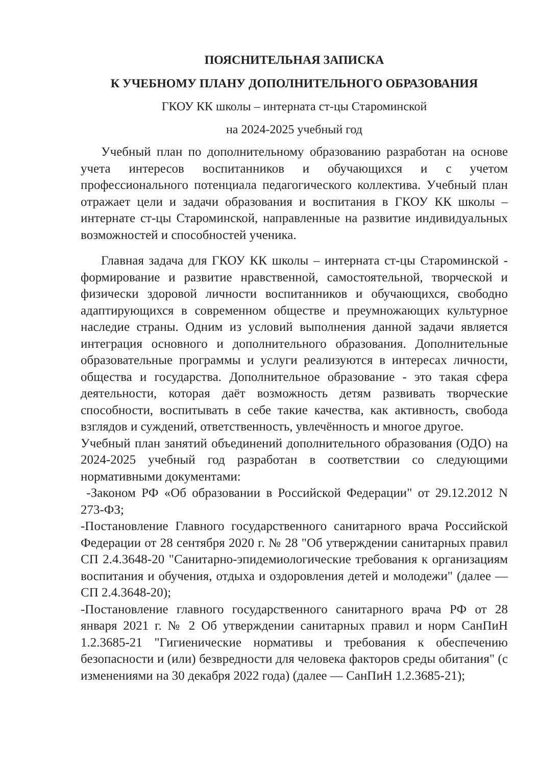ПОЯСНИТЕЛЬНАЯ ЗАПИСКА
К УЧЕБНОМУ ПЛАНУ ДОПОЛНИТЕЛЬНОГО ОБРАЗОВАНИЯ
ГКОУ КК школы – интерната ст-цы Староминской
на 2024-2025 учебный год
Учебный план по дополнительному образованию разработан на основе учета интересов воспитанников и обучающихся и с учетом профессионального потенциала педагогического коллектива. Учебный план отражает цели и задачи образования и воспитания в ГКОУ КК школы – интернате ст-цы Староминской, направленные на развитие индивидуальных возможностей и способностей ученика.
Главная задача для ГКОУ КК школы – интерната ст-цы Староминской - формирование и развитие нравственной, самостоятельной, творческой и физически здоровой личности воспитанников и обучающихся, свободно адаптирующихся в современном обществе и преумножающих культурное наследие страны. Одним из условий выполнения данной задачи является интеграция основного и дополнительного образования. Дополнительные образовательные программы и услуги реализуются в интересах личности, общества и государства. Дополнительное образование - это такая сфера деятельности, которая даёт возможность детям развивать творческие способности, воспитывать в себе такие качества, как активность, свобода взглядов и суждений, ответственность, увлечённость и многое другое.
Учебный план занятий объединений дополнительного образования (ОДО) на 2024-2025 учебный год разработан в соответствии со следующими нормативными документами:
-Законом РФ «Об образовании в Российской Федерации" от 29.12.2012 N 273-ФЗ;
-Постановление Главного государственного санитарного врача Российской Федерации от 28 сентября 2020 г. № 28 "Об утверждении санитарных правил СП 2.4.3648-20 "Санитарно-эпидемиологические требования к организациям воспитания и обучения, отдыха и оздоровления детей и молодежи" (далее — СП 2.4.3648-20);
-Постановление главного государственного санитарного врача РФ от 28 января 2021 г. № 2 Об утверждении санитарных правил и норм СанПиН 1.2.3685-21 "Гигиенические нормативы и требования к обеспечению безопасности и (или) безвредности для человека факторов среды обитания" (с изменениями на 30 декабря 2022 года) (далее — СанПиН 1.2.3685-21);